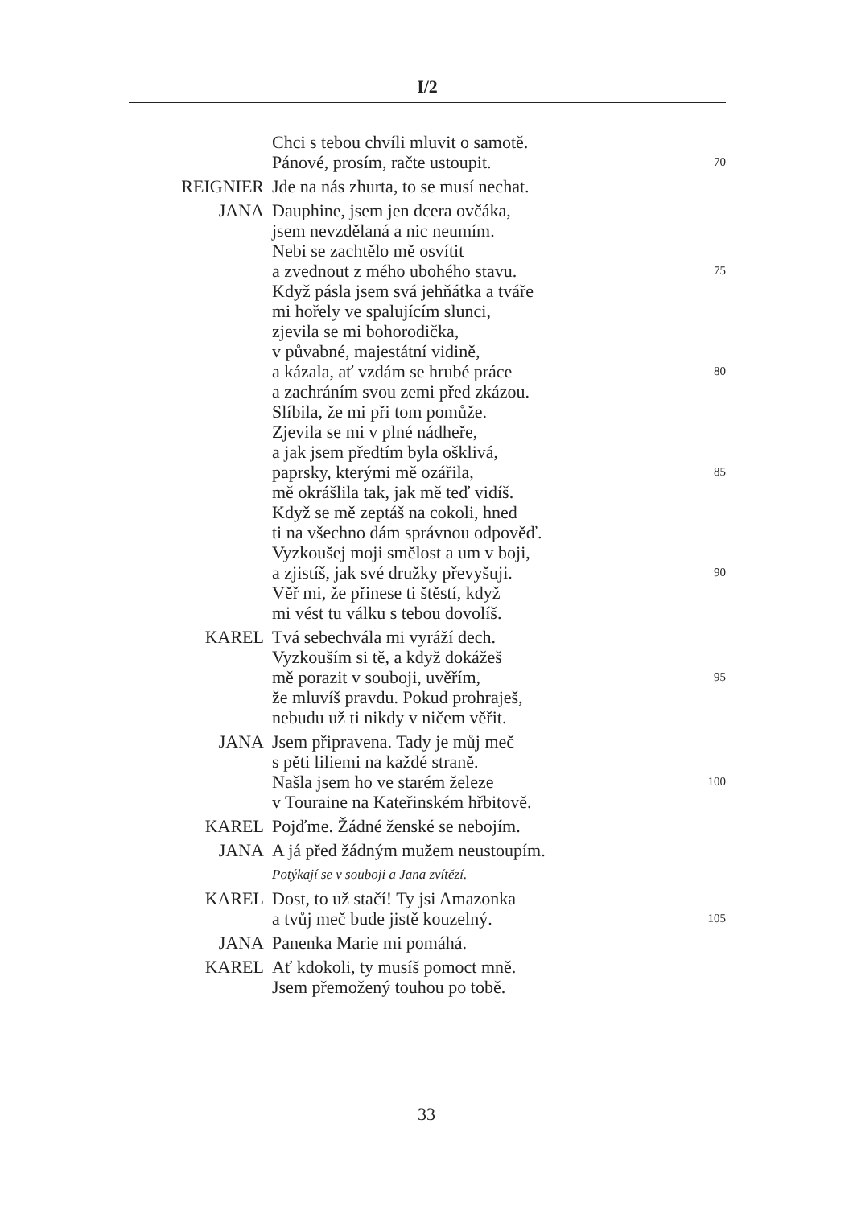I/2
Chci s tebou chvíli mluvit o samotě.
Pánové, prosím, račte ustoupit. 70
REIGNIER Jde na nás zhurta, to se musí nechat.
JANA Dauphine, jsem jen dcera ovčáka,
jsem nevzdělaná a nic neumím.
Nebi se zachtělo mě osvítit
a zvednout z mého ubohého stavu. 75
Když pásla jsem svá jehňátka a tváře
mi hořely ve spalujícím slunci,
zjevila se mi bohorodička,
v půvabné, majestátní vidině,
a kázala, ať vzdám se hrubé práce 80
a zachráním svou zemi před zkázou.
Slíbila, že mi při tom pomůže.
Zjevila se mi v plné nádheře,
a jak jsem předtím byla ošklivá,
paprsky, kterými mě ozářila, 85
mě okrášlila tak, jak mě teď vidíš.
Když se mě zeptáš na cokoli, hned
ti na všechno dám správnou odpověď.
Vyzkoušej moji smělost a um v boji,
a zjistíš, jak své družky převyšuji. 90
Věř mi, že přinese ti štěstí, když
mi vést tu válku s tebou dovolíš.
KAREL Tvá sebechvála mi vyráží dech.
Vyzkouším si tě, a když dokážeš
mě porazit v souboji, uvěřím, 95
že mluvíš pravdu. Pokud prohraješ,
nebudu už ti nikdy v ničem věřit.
JANA Jsem připravena. Tady je můj meč
s pěti liliemi na každé straně.
Našla jsem ho ve starém železe 100
v Touraine na Kateřinském hřbitově.
KAREL Pojďme. Žádné ženské se nebojím.
JANA A já před žádným mužem neustoupím.
Potýkají se v souboji a Jana zvítězí.
KAREL Dost, to už stačí! Ty jsi Amazonka
a tvůj meč bude jistě kouzelný. 105
JANA Panenka Marie mi pomáhá.
KAREL Ať kdokoli, ty musíš pomoct mně.
Jsem přemožený touhou po tobě.
33